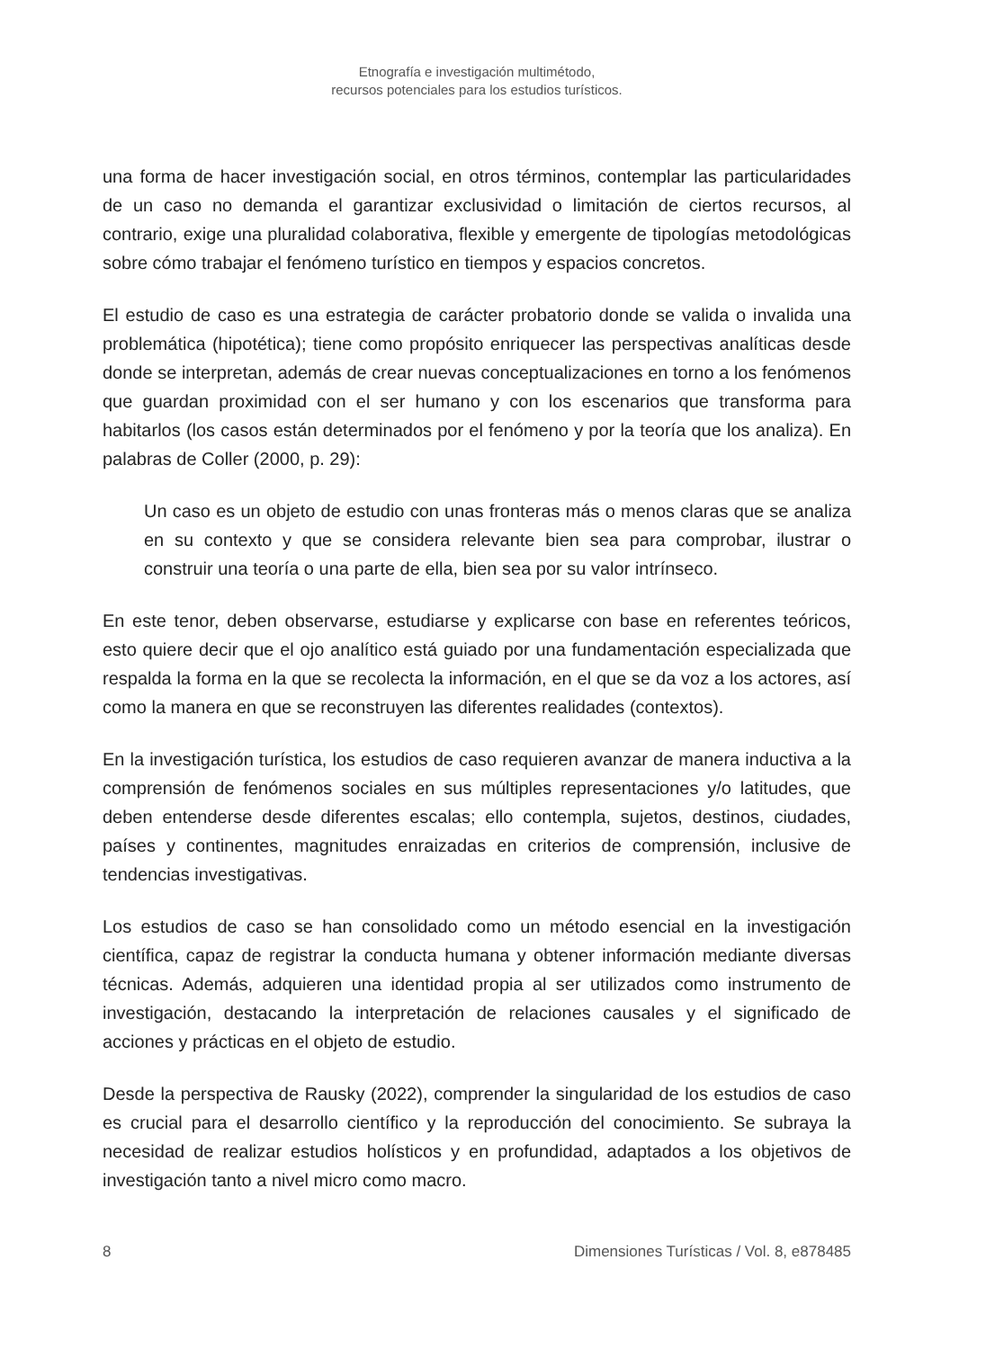Etnografía e investigación multimétodo,
recursos potenciales para los estudios turísticos.
una forma de hacer investigación social, en otros términos, contemplar las particularidades de un caso no demanda el garantizar exclusividad o limitación de ciertos recursos, al contrario, exige una pluralidad colaborativa, flexible y emergente de tipologías metodológicas sobre cómo trabajar el fenómeno turístico en tiempos y espacios concretos.
El estudio de caso es una estrategia de carácter probatorio donde se valida o invalida una problemática (hipotética); tiene como propósito enriquecer las perspectivas analíticas desde donde se interpretan, además de crear nuevas conceptualizaciones en torno a los fenómenos que guardan proximidad con el ser humano y con los escenarios que transforma para habitarlos (los casos están determinados por el fenómeno y por la teoría que los analiza). En palabras de Coller (2000, p. 29):
Un caso es un objeto de estudio con unas fronteras más o menos claras que se analiza en su contexto y que se considera relevante bien sea para comprobar, ilustrar o construir una teoría o una parte de ella, bien sea por su valor intrínseco.
En este tenor, deben observarse, estudiarse y explicarse con base en referentes teóricos, esto quiere decir que el ojo analítico está guiado por una fundamentación especializada que respalda la forma en la que se recolecta la información, en el que se da voz a los actores, así como la manera en que se reconstruyen las diferentes realidades (contextos).
En la investigación turística, los estudios de caso requieren avanzar de manera inductiva a la comprensión de fenómenos sociales en sus múltiples representaciones y/o latitudes, que deben entenderse desde diferentes escalas; ello contempla, sujetos, destinos, ciudades, países y continentes, magnitudes enraizadas en criterios de comprensión, inclusive de tendencias investigativas.
Los estudios de caso se han consolidado como un método esencial en la investigación científica, capaz de registrar la conducta humana y obtener información mediante diversas técnicas. Además, adquieren una identidad propia al ser utilizados como instrumento de investigación, destacando la interpretación de relaciones causales y el significado de acciones y prácticas en el objeto de estudio.
Desde la perspectiva de Rausky (2022), comprender la singularidad de los estudios de caso es crucial para el desarrollo científico y la reproducción del conocimiento. Se subraya la necesidad de realizar estudios holísticos y en profundidad, adaptados a los objetivos de investigación tanto a nivel micro como macro.
8 Dimensiones Turísticas / Vol. 8, e878485